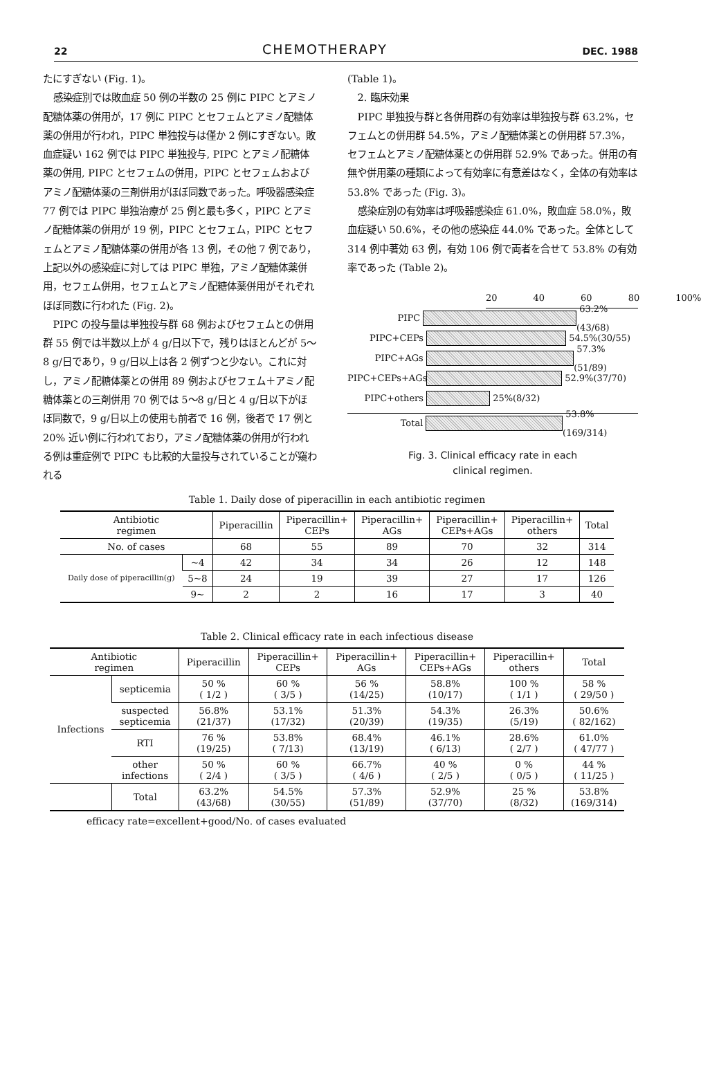22
CHEMOTHERAPY
DEC. 1988
たにすぎない (Fig. 1)。
感染症別では敗血症 50 例の半数の 25 例に PIPC とアミノ配糖体薬の併用が，17 例に PIPC とセフェムとアミノ配糖体薬の併用が行われ，PIPC 単独投与は僅か 2 例にすぎない。敗血症疑い 162 例では PIPC 単独投与, PIPC とアミノ配糖体薬の併用, PIPC とセフェムの併用，PIPC とセフェムおよびアミノ配糖体薬の三剤併用がほぼ同数であった。呼吸器感染症 77 例では PIPC 単独治療が 25 例と最も多く，PIPC とアミノ配糖体薬の併用が 19 例，PIPC とセフェム，PIPC とセフェムとアミノ配糖体薬の併用が各 13 例，その他 7 例であり，上記以外の感染症に対しては PIPC 単独，アミノ配糖体薬併用，セフェム併用，セフェムとアミノ配糖体薬併用がそれぞれほぼ同数に行われた (Fig. 2)。
PIPC の投与量は単独投与群 68 例およびセフェムとの併用群 55 例では半数以上が 4 g/日以下で，残りはほとんどが 5～8 g/日であり，9 g/日以上は各 2 例ずつと少ない。これに対し，アミノ配糖体薬との併用 89 例およびセフェム＋アミノ配糖体薬との三剤併用 70 例では 5～8 g/日と 4 g/日以下がほぼ同数で，9 g/日以上の使用も前者で 16 例，後者で 17 例と 20% 近い例に行われており，アミノ配糖体薬の併用が行われる例は重症例で PIPC も比較的大量投与されていることが窺われる
(Table 1)。
2. 臨床効果
PIPC 単独投与群と各併用群の有効率は単独投与群 63.2%，セフェムとの併用群 54.5%，アミノ配糖体薬との併用群 57.3%，セフェムとアミノ配糖体薬との併用群 52.9% であった。併用の有無や併用薬の種類によって有効率に有意差はなく，全体の有効率は 53.8% であった (Fig. 3)。
感染症別の有効率は呼吸器感染症 61.0%，敗血症 58.0%，敗血症疑い 50.6%，その他の感染症 44.0% であった。全体として 314 例中著効 63 例，有効 106 例で両者を合せて 53.8% の有効率であった (Table 2)。
20 40 60 80 100%
PIPC
63.2%(43/68)
PIPC+CEPs
54.5%(30/55)
PIPC+AGs
57.3%(51/89)
PIPC+CEPs+AGs
52.9%(37/70)
PIPC+others
25%(8/32)
Total
53.8%(169/314)
Fig. 3. Clinical efficacy rate in each
clinical regimen.
Table 1. Daily dose of piperacillin in each antibiotic regimen
| Antibiotic regimen | | Piperacillin | Piperacillin+ CEPs | Piperacillin+ AGs | Piperacillin+ CEPs+AGs | Piperacillin+ others | Total |
| --- | --- | --- | --- | --- | --- | --- | --- |
| No. of cases | | 68 | 55 | 89 | 70 | 32 | 314 |
| Daily dose of piperacillin(g) | ~4 | 42 | 34 | 34 | 26 | 12 | 148 |
| | 5~8 | 24 | 19 | 39 | 27 | 17 | 126 |
| | 9~ | 2 | 2 | 16 | 17 | 3 | 40 |
Table 2. Clinical efficacy rate in each infectious disease
| Antibiotic regimen | | Piperacillin | Piperacillin+ CEPs | Piperacillin+ AGs | Piperacillin+ CEPs+AGs | Piperacillin+ others | Total |
| --- | --- | --- | --- | --- | --- | --- | --- |
| Infections | septicemia | 50 % ( 1/2 ) | 60 % ( 3/5 ) | 56 % (14/25) | 58.8% (10/17) | 100 % ( 1/1 ) | 58 % ( 29/50 ) |
| | suspected septicemia | 56.8% (21/37) | 53.1% (17/32) | 51.3% (20/39) | 54.3% (19/35) | 26.3% (5/19) | 50.6% ( 82/162) |
| | RTI | 76 % (19/25) | 53.8% ( 7/13) | 68.4% (13/19) | 46.1% ( 6/13) | 28.6% ( 2/7 ) | 61.0% ( 47/77 ) |
| | other infections | 50 % ( 2/4 ) | 60 % ( 3/5 ) | 66.7% ( 4/6 ) | 40 % ( 2/5 ) | 0 % ( 0/5 ) | 44 % ( 11/25 ) |
| | Total | 63.2% (43/68) | 54.5% (30/55) | 57.3% (51/89) | 52.9% (37/70) | 25 % (8/32) | 53.8% (169/314) |
efficacy rate=excellent+good/No. of cases evaluated